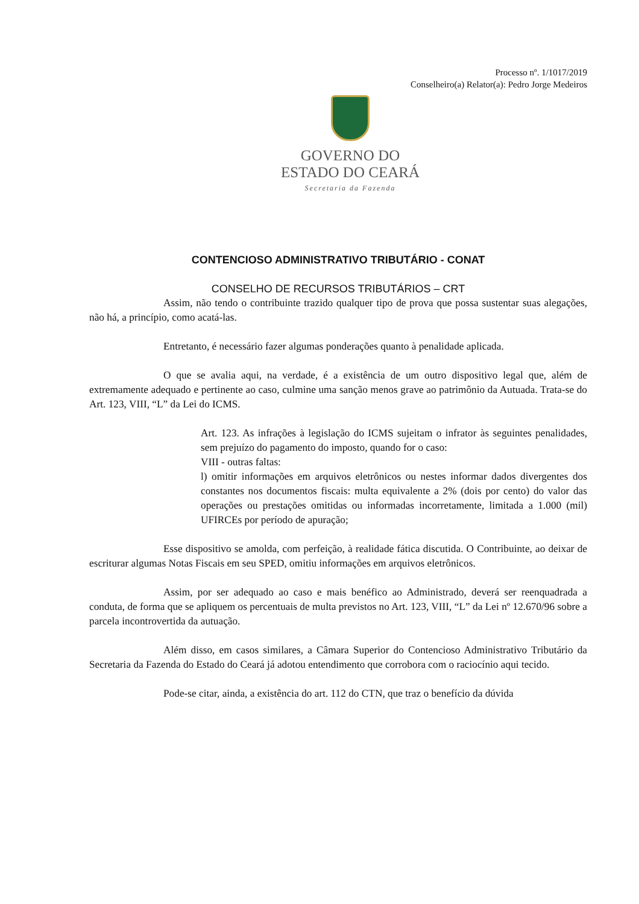Processo nº. 1/1017/2019
Conselheiro(a) Relator(a): Pedro Jorge Medeiros
GOVERNO DO
ESTADO DO CEARÁ
Secretaria da Fazenda
CONTENCIOSO ADMINISTRATIVO TRIBUTÁRIO - CONAT
CONSELHO DE RECURSOS TRIBUTÁRIOS – CRT
Assim, não tendo o contribuinte trazido qualquer tipo de prova que possa sustentar suas alegações, não há, a princípio, como acatá-las.
Entretanto, é necessário fazer algumas ponderações quanto à penalidade aplicada.
O que se avalia aqui, na verdade, é a existência de um outro dispositivo legal que, além de extremamente adequado e pertinente ao caso, culmine uma sanção menos grave ao patrimônio da Autuada. Trata-se do Art. 123, VIII, “L” da Lei do ICMS.
Art. 123. As infrações à legislação do ICMS sujeitam o infrator às seguintes penalidades, sem prejuízo do pagamento do imposto, quando for o caso:
VIII - outras faltas:
l) omitir informações em arquivos eletrônicos ou nestes informar dados divergentes dos constantes nos documentos fiscais: multa equivalente a 2% (dois por cento) do valor das operações ou prestações omitidas ou informadas incorretamente, limitada a 1.000 (mil) UFIRCEs por período de apuração;
Esse dispositivo se amolda, com perfeição, à realidade fática discutida. O Contribuinte, ao deixar de escriturar algumas Notas Fiscais em seu SPED, omitiu informações em arquivos eletrônicos.
Assim, por ser adequado ao caso e mais benéfico ao Administrado, deverá ser reenquadrada a conduta, de forma que se apliquem os percentuais de multa previstos no Art. 123, VIII, “L” da Lei nº 12.670/96 sobre a parcela incontrovertida da autuação.
Além disso, em casos similares, a Câmara Superior do Contencioso Administrativo Tributário da Secretaria da Fazenda do Estado do Ceará já adotou entendimento que corrobora com o raciocínio aqui tecido.
Pode-se citar, ainda, a existência do art. 112 do CTN, que traz o benefício da dúvida